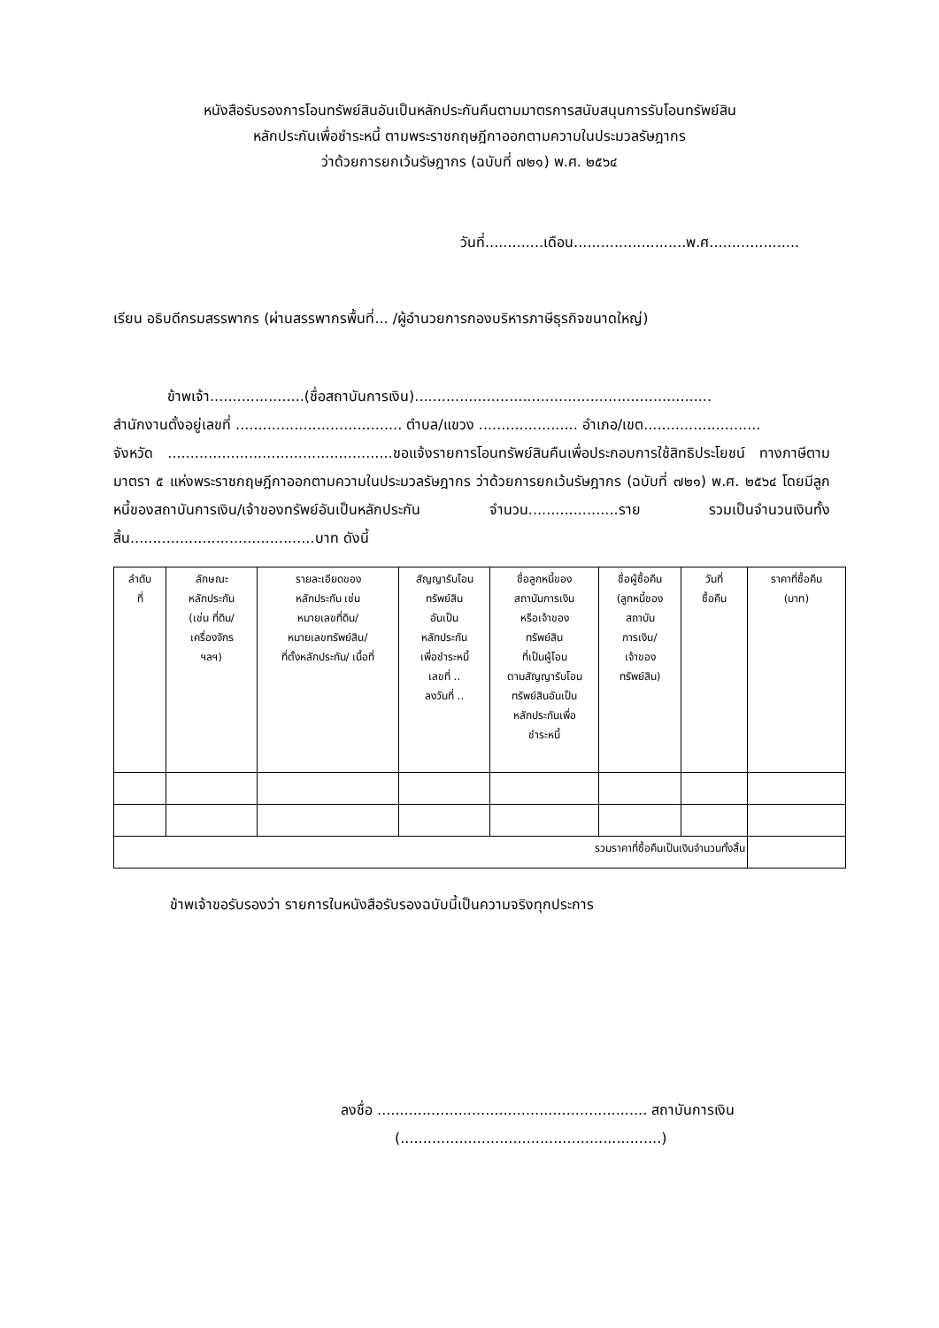หนังสือรับรองการโอนทรัพย์สินอันเป็นหลักประกันคืนตามมาตรการสนับสนุนการรับโอนทรัพย์สิน
หลักประกันเพื่อชำระหนี้ ตามพระราชกฤษฎีกาออกตามความในประมวลรัษฎากร
ว่าด้วยการยกเว้นรัษฎากร (ฉบับที่ ๗๒๑) พ.ศ. ๒๕๖๔
วันที่.............เดือน.........................พ.ศ....................
เรียน อธิบดีกรมสรรพากร (ผ่านสรรพากรพื้นที่... /ผู้อำนวยการกองบริหารภาษีธุรกิจขนาดใหญ่)
ข้าพเจ้า.....................(ชื่อสถาบันการเงิน)..................................................................
สำนักงานตั้งอยู่เลขที่ ..................................... ตำบล/แขวง ...................... อำเภอ/เขต..........................
จังหวัด ..................................................ขอแจ้งรายการโอนทรัพย์สินคืนเพื่อประกอบการใช้สิทธิประโยชน์ ทางภาษีตามมาตรา ๕ แห่งพระราชกฤษฎีกาออกตามความในประมวลรัษฎากร ว่าด้วยการยกเว้นรัษฎากร (ฉบับที่ ๗๒๑) พ.ศ. ๒๕๖๔ โดยมีลูกหนี้ของสถาบันการเงิน/เจ้าของทรัพย์อันเป็นหลักประกัน จำนวน....................ราย รวมเป็นจำนวนเงินทั้งสิ้น.........................................บาท ดังนี้
| ลำดับ ที่ | ลักษณะ หลักประกัน (เช่น ที่ดิน/ เครื่องจักร ฯลฯ) | รายละเอียดของ หลักประกัน เช่น หมายเลขที่ดิน/ หมายเลขทรัพย์สิน/ ที่ตั้งหลักประกัน/ เนื้อที่ | สัญญารับโอน ทรัพย์สิน อันเป็น หลักประกัน เพื่อชำระหนี้ เลขที่ .. ลงวันที่ .. | ชื่อลูกหนี้ของ สถาบันการเงิน หรือเจ้าของ ทรัพย์สิน ที่เป็นผู้โอน ตามสัญญารับโอน ทรัพย์สินอันเป็น หลักประกันเพื่อ ชำระหนี้ | ชื่อผู้ซื้อคืน (ลูกหนี้ของ สถาบัน การเงิน/ เจ้าของ ทรัพย์สิน) | วันที่ ซื้อคืน | ราคาที่ซื้อคืน (บาท) |
| --- | --- | --- | --- | --- | --- | --- | --- |
| รวมราคาที่ซื้อคืนเป็นเงินจำนวนทั้งสิ้น | | | | | | | |
ข้าพเจ้าขอรับรองว่า รายการในหนังสือรับรองฉบับนี้เป็นความจริงทุกประการ
ลงชื่อ ............................................................ สถาบันการเงิน
(..........................................................)